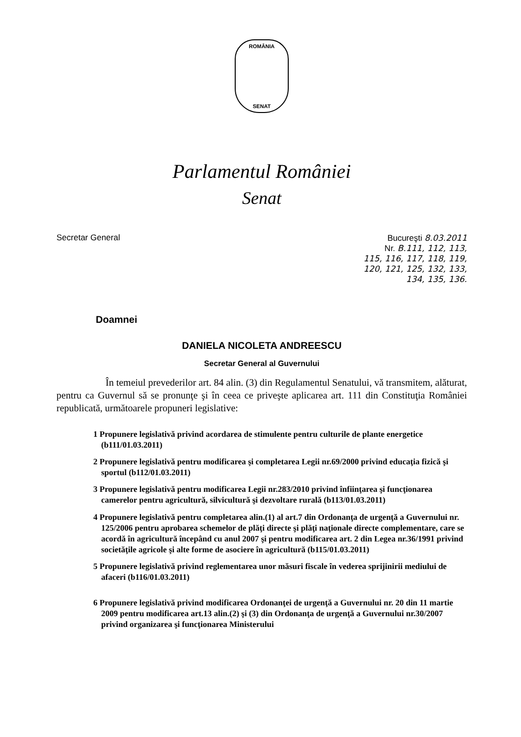ROMÂNIA
SENAT
Parlamentul României
Senat
Secretar General Bucureşti 8.03.2011
Nr. B.111, 112, 113,
115, 116, 117, 118, 119,
120, 121, 125, 132, 133,
134, 135, 136.
Doamnei
DANIELA NICOLETA ANDREESCU
Secretar General al Guvernului
În temeiul prevederilor art. 84 alin. (3) din Regulamentul Senatului, vă transmitem, alăturat, pentru ca Guvernul să se pronunţe şi în ceea ce priveşte aplicarea art. 111 din Constituţia României republicată, următoarele propuneri legislative:
1 Propunere legislativă privind acordarea de stimulente pentru culturile de plante energetice (b111/01.03.2011)
2 Propunere legislativă pentru modificarea şi completarea Legii nr.69/2000 privind educaţia fizică şi sportul (b112/01.03.2011)
3 Propunere legislativă pentru modificarea Legii nr.283/2010 privind înfiinţarea şi funcţionarea camerelor pentru agricultură, silvicultură şi dezvoltare rurală (b113/01.03.2011)
4 Propunere legislativă pentru completarea alin.(1) al art.7 din Ordonanţa de urgenţă a Guvernului nr. 125/2006 pentru aprobarea schemelor de plăţi directe şi plăţi naţionale directe complementare, care se acordă în agricultură începând cu anul 2007 şi pentru modificarea art. 2 din Legea nr.36/1991 privind societăţile agricole şi alte forme de asociere în agricultură (b115/01.03.2011)
5 Propunere legislativă privind reglementarea unor măsuri fiscale în vederea sprijinirii mediului de afaceri (b116/01.03.2011)
6 Propunere legislativă privind modificarea Ordonanţei de urgenţă a Guvernului nr. 20 din 11 martie 2009 pentru modificarea art.13 alin.(2) şi (3) din Ordonanţa de urgenţă a Guvernului nr.30/2007 privind organizarea şi funcţionarea Ministerului